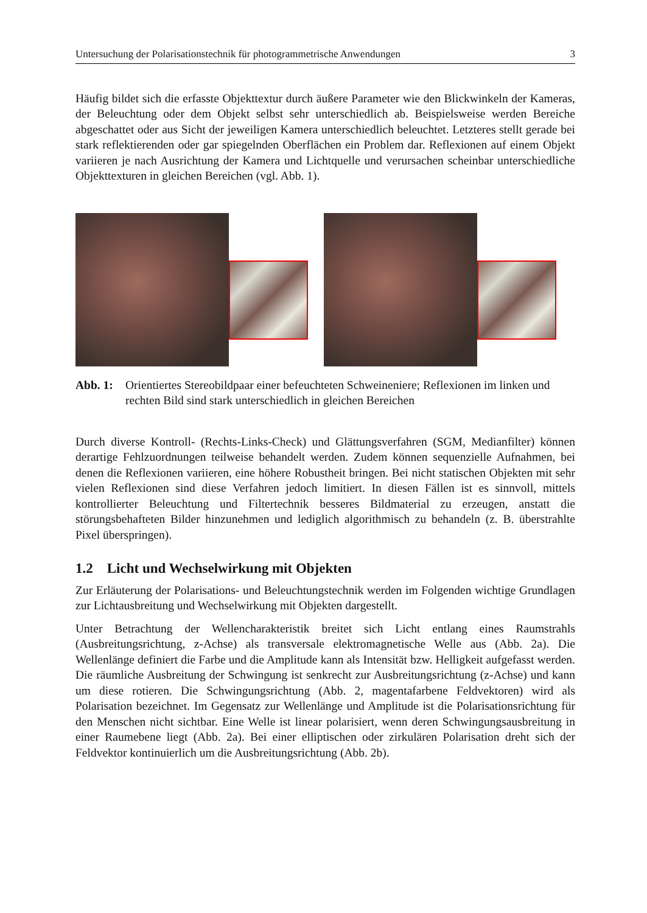Untersuchung der Polarisationstechnik für photogrammetrische Anwendungen 3
Häufig bildet sich die erfasste Objekttextur durch äußere Parameter wie den Blickwinkeln der Kameras, der Beleuchtung oder dem Objekt selbst sehr unterschiedlich ab. Beispielsweise werden Bereiche abgeschattet oder aus Sicht der jeweiligen Kamera unterschiedlich beleuchtet. Letzteres stellt gerade bei stark reflektierenden oder gar spiegelnden Oberflächen ein Problem dar. Reflexionen auf einem Objekt variieren je nach Ausrichtung der Kamera und Lichtquelle und verursachen scheinbar unterschiedliche Objekttexturen in gleichen Bereichen (vgl. Abb. 1).
Abb. 1: Orientiertes Stereobildpaar einer befeuchteten Schweineniere; Reflexionen im linken und rechten Bild sind stark unterschiedlich in gleichen Bereichen
Durch diverse Kontroll- (Rechts-Links-Check) und Glättungsverfahren (SGM, Medianfilter) können derartige Fehlzuordnungen teilweise behandelt werden. Zudem können sequenzielle Aufnahmen, bei denen die Reflexionen variieren, eine höhere Robustheit bringen. Bei nicht statischen Objekten mit sehr vielen Reflexionen sind diese Verfahren jedoch limitiert. In diesen Fällen ist es sinnvoll, mittels kontrollierter Beleuchtung und Filtertechnik besseres Bildmaterial zu erzeugen, anstatt die störungsbehafteten Bilder hinzunehmen und lediglich algorithmisch zu behandeln (z. B. überstrahlte Pixel überspringen).
1.2 Licht und Wechselwirkung mit Objekten
Zur Erläuterung der Polarisations- und Beleuchtungstechnik werden im Folgenden wichtige Grundlagen zur Lichtausbreitung und Wechselwirkung mit Objekten dargestellt.
Unter Betrachtung der Wellencharakteristik breitet sich Licht entlang eines Raumstrahls (Ausbreitungsrichtung, z-Achse) als transversale elektromagnetische Welle aus (Abb. 2a). Die Wellenlänge definiert die Farbe und die Amplitude kann als Intensität bzw. Helligkeit aufgefasst werden. Die räumliche Ausbreitung der Schwingung ist senkrecht zur Ausbreitungsrichtung (z-Achse) und kann um diese rotieren. Die Schwingungsrichtung (Abb. 2, magentafarbene Feldvektoren) wird als Polarisation bezeichnet. Im Gegensatz zur Wellenlänge und Amplitude ist die Polarisationsrichtung für den Menschen nicht sichtbar. Eine Welle ist linear polarisiert, wenn deren Schwingungsausbreitung in einer Raumebene liegt (Abb. 2a). Bei einer elliptischen oder zirkulären Polarisation dreht sich der Feldvektor kontinuierlich um die Ausbreitungsrichtung (Abb. 2b).